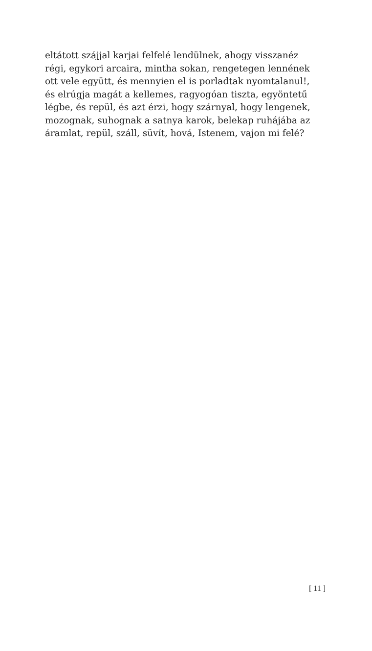eltátott szájjal karjai felfelé lendülnek, ahogy visszanéz
régi, egykori arcaira, mintha sokan, rengetegen lennének
ott vele együtt, és mennyien el is porladtak nyomtalanul!,
és elrúgja magát a kellemes, ragyogóan tiszta, egyöntetű
légbe, és repül, és azt érzi, hogy szárnyal, hogy lengenek,
mozognak, suhognak a satnya karok, belekap ruhájába az
áramlat, repül, száll, süvít, hová, Istenem, vajon mi felé?
[ 11 ]